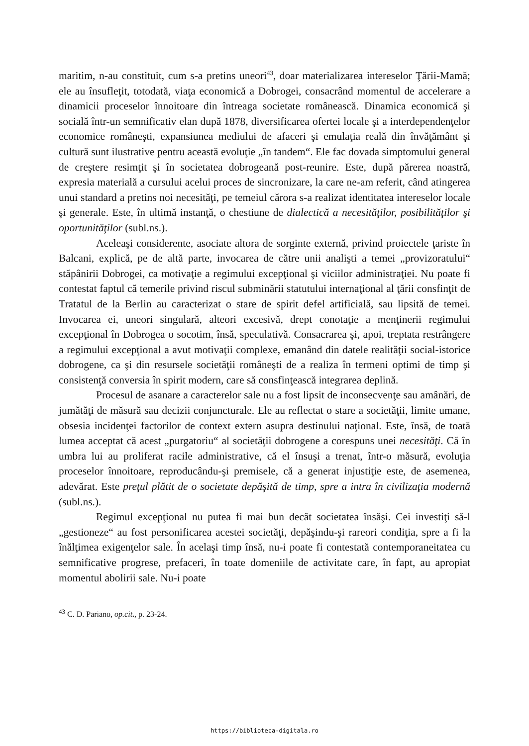maritim, n-au constituit, cum s-a pretins uneori<sup>43</sup>, doar materializarea intereselor Ţării-Mamă; ele au însufleţit, totodată, viaţa economică a Dobrogei, consacrând momentul de accelerare a dinamicii proceselor înnoitoare din întreaga societate românească. Dinamica economică şi socială într-un semnificativ elan după 1878, diversificarea ofertei locale şi a interdependenţelor economice româneşti, expansiunea mediului de afaceri şi emulaţia reală din învăţământ şi cultură sunt ilustrative pentru această evoluţie „în tandem“. Ele fac dovada simptomului general de creştere resimţit şi în societatea dobrogeană post-reunire. Este, după părerea noastră, expresia materială a cursului acelui proces de sincronizare, la care ne-am referit, când atingerea unui standard a pretins noi necesităţi, pe temeiul cărora s-a realizat identitatea intereselor locale şi generale. Este, în ultimă instanţă, o chestiune de dialectică a necesităţilor, posibilităţilor şi oportunităţilor (subl.ns.).
Aceleaşi considerente, asociate altora de sorginte externă, privind proiectele ţariste în Balcani, explică, pe de altă parte, invocarea de către unii analişti a temei „provizoratului“ stăpânirii Dobrogei, ca motivaţie a regimului excepţional şi viciilor administraţiei. Nu poate fi contestat faptul că temerile privind riscul subminării statutului internaţional al ţării consfinţit de Tratatul de la Berlin au caracterizat o stare de spirit defel artificială, sau lipsită de temei. Invocarea ei, uneori singulară, alteori excesivă, drept conotaţie a menţinerii regimului excepţional în Dobrogea o socotim, însă, speculativă. Consacrarea şi, apoi, treptata restrângere a regimului excepţional a avut motivaţii complexe, emanând din datele realităţii social-istorice dobrogene, ca şi din resursele societăţii româneşti de a realiza în termeni optimi de timp şi consistenţă conversia în spirit modern, care să consfinţească integrarea deplină.
Procesul de asanare a caracterelor sale nu a fost lipsit de inconsecvenţe sau amânări, de jumătăţi de măsură sau decizii conjuncturale. Ele au reflectat o stare a societăţii, limite umane, obsesia incidenţei factorilor de context extern asupra destinului naţional. Este, însă, de toată lumea acceptat că acest „purgatoriu“ al societăţii dobrogene a corespuns unei necesităţi. Că în umbra lui au proliferat racile administrative, că el însuşi a trenat, într-o măsură, evoluţia proceselor înnoitoare, reproducându-şi premisele, că a generat injustiţie este, de asemenea, adevărat. Este preţul plătit de o societate depăşită de timp, spre a intra în civilizaţia modernă (subl.ns.).
Regimul excepţional nu putea fi mai bun decât societatea însăşi. Cei investiţi să-l „gestioneze“ au fost personificarea acestei societăţi, depăşindu-şi rareori condiţia, spre a fi la înălţimea exigenţelor sale. În acelaşi timp însă, nu-i poate fi contestată contemporaneitatea cu semnificative progrese, prefaceri, în toate domeniile de activitate care, în fapt, au apropiat momentul abolirii sale. Nu-i poate
<sup>43</sup> C. D. Pariano, op.cit., p. 23-24.
https://biblioteca-digitala.ro